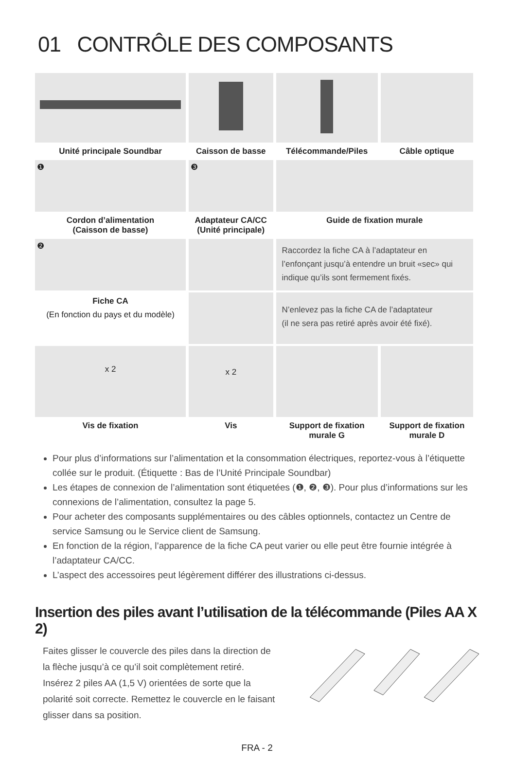01 CONTRÔLE DES COMPOSANTS
| Unité principale Soundbar | Caisson de basse | Télécommande/Piles | Câble optique |
| ❶ | ❸ | | |
| Cordon d’alimentation (Caisson de basse) | Adaptateur CA/CC (Unité principale) | Guide de fixation murale | |
| ❷ | | Raccordez la fiche CA à l’adaptateur en l’enfonçant jusqu’à entendre un bruit «sec» qui indique qu’ils sont fermement fixés. | |
| Fiche CA (En fonction du pays et du modèle) | | N’enlevez pas la fiche CA de l’adaptateur (il ne sera pas retiré après avoir été fixé). | |
| x 2 | x 2 | | |
| Vis de fixation | Vis | Support de fixation murale G | Support de fixation murale D |
Pour plus d’informations sur l’alimentation et la consommation électriques, reportez-vous à l’étiquette collée sur le produit. (Étiquette : Bas de l’Unité Principale Soundbar)
Les étapes de connexion de l’alimentation sont étiquetées (❶, ❷, ❸). Pour plus d’informations sur les connexions de l’alimentation, consultez la page 5.
Pour acheter des composants supplémentaires ou des câbles optionnels, contactez un Centre de service Samsung ou le Service client de Samsung.
En fonction de la région, l’apparence de la fiche CA peut varier ou elle peut être fournie intégrée à l’adaptateur CA/CC.
L’aspect des accessoires peut légèrement différer des illustrations ci-dessus.
Insertion des piles avant l’utilisation de la télécommande (Piles AA X 2)
Faites glisser le couvercle des piles dans la direction de la flèche jusqu’à ce qu’il soit complètement retiré. Insérez 2 piles AA (1,5 V) orientées de sorte que la polarité soit correcte. Remettez le couvercle en le faisant glisser dans sa position.
FRA - 2